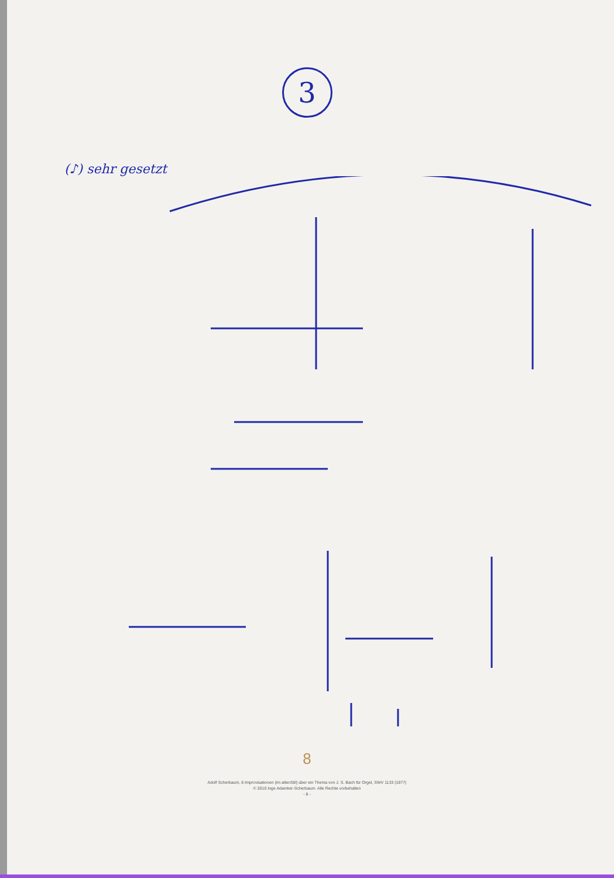3
(♪) sehr gesetzt
8
Adolf Scherbaum, 6 Improvisationen (im altenStil) über ein Thema von J. S. Bach für Orgel, SWV 1133 (1977)
© 2010 Inge Adamker-Scherbaum. Alle Rechte vorbehalten
- 8 -